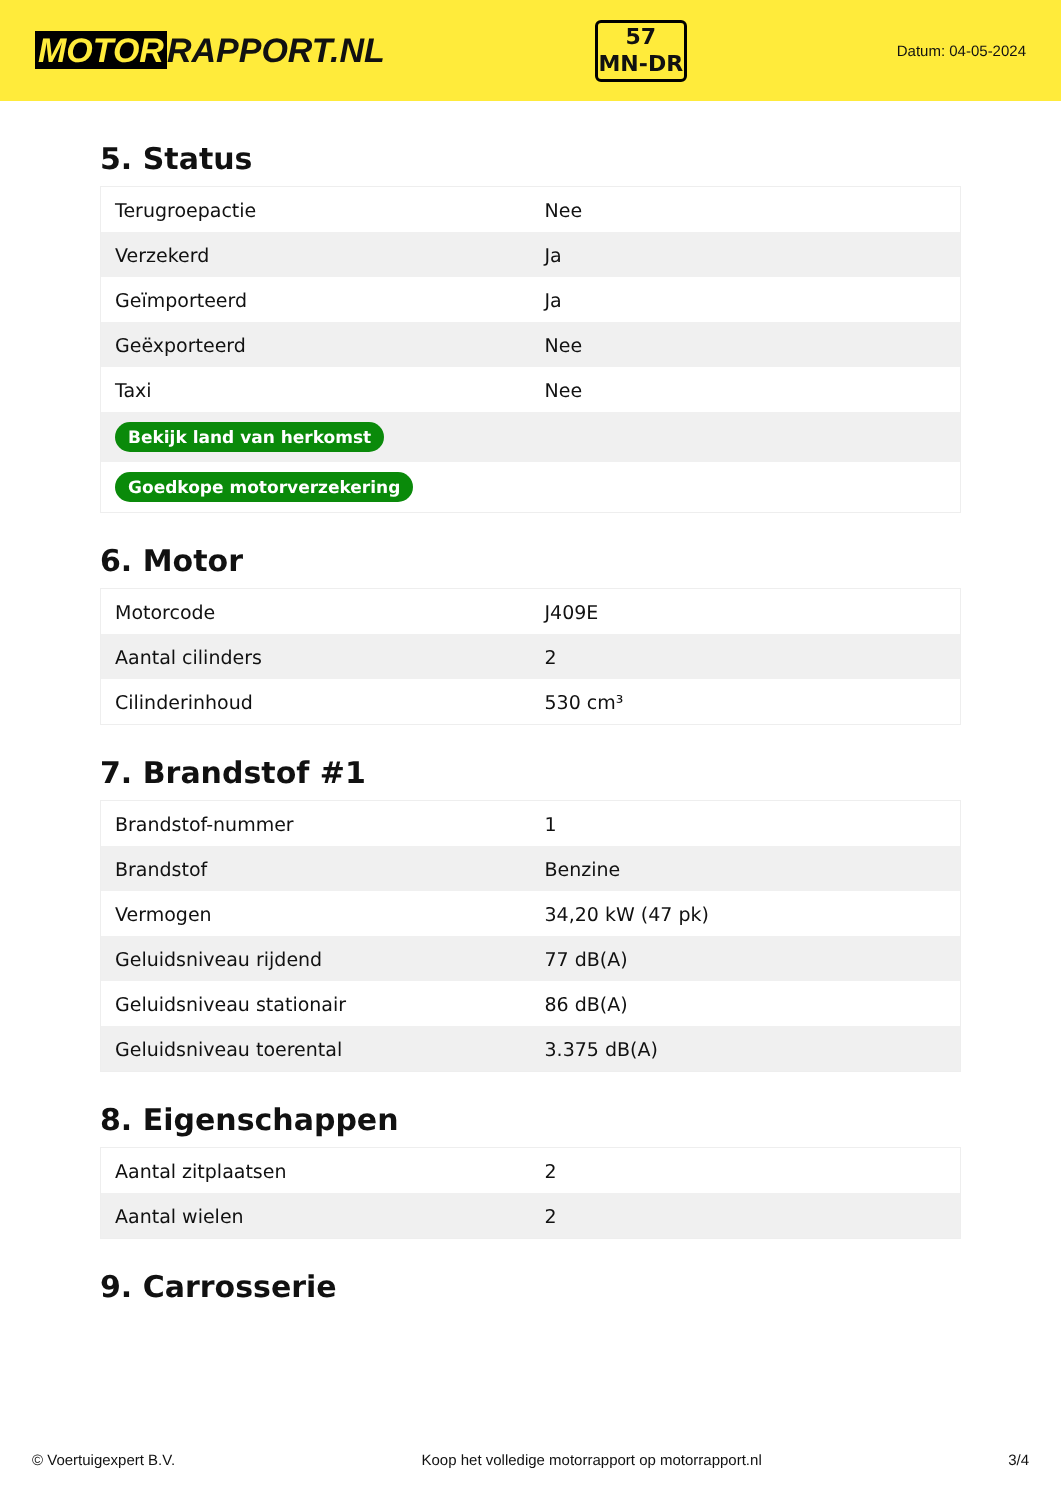MOTOR RAPPORT.NL
57
MN-DR
Datum: 04-05-2024
5. Status
| Terugroepactie | Nee |
| Verzekerd | Ja |
| Geïmporteerd | Ja |
| Geëxporteerd | Nee |
| Taxi | Nee |
| Bekijk land van herkomst | |
| Goedkope motorverzekering | |
6. Motor
| Motorcode | J409E |
| Aantal cilinders | 2 |
| Cilinderinhoud | 530 cm³ |
7. Brandstof #1
| Brandstof-nummer | 1 |
| Brandstof | Benzine |
| Vermogen | 34,20 kW (47 pk) |
| Geluidsniveau rijdend | 77 dB(A) |
| Geluidsniveau stationair | 86 dB(A) |
| Geluidsniveau toerental | 3.375 dB(A) |
8. Eigenschappen
| Aantal zitplaatsen | 2 |
| Aantal wielen | 2 |
9. Carrosserie
© Voertuigexpert B.V. Koop het volledige motorrapport op motorrapport.nl 3/4